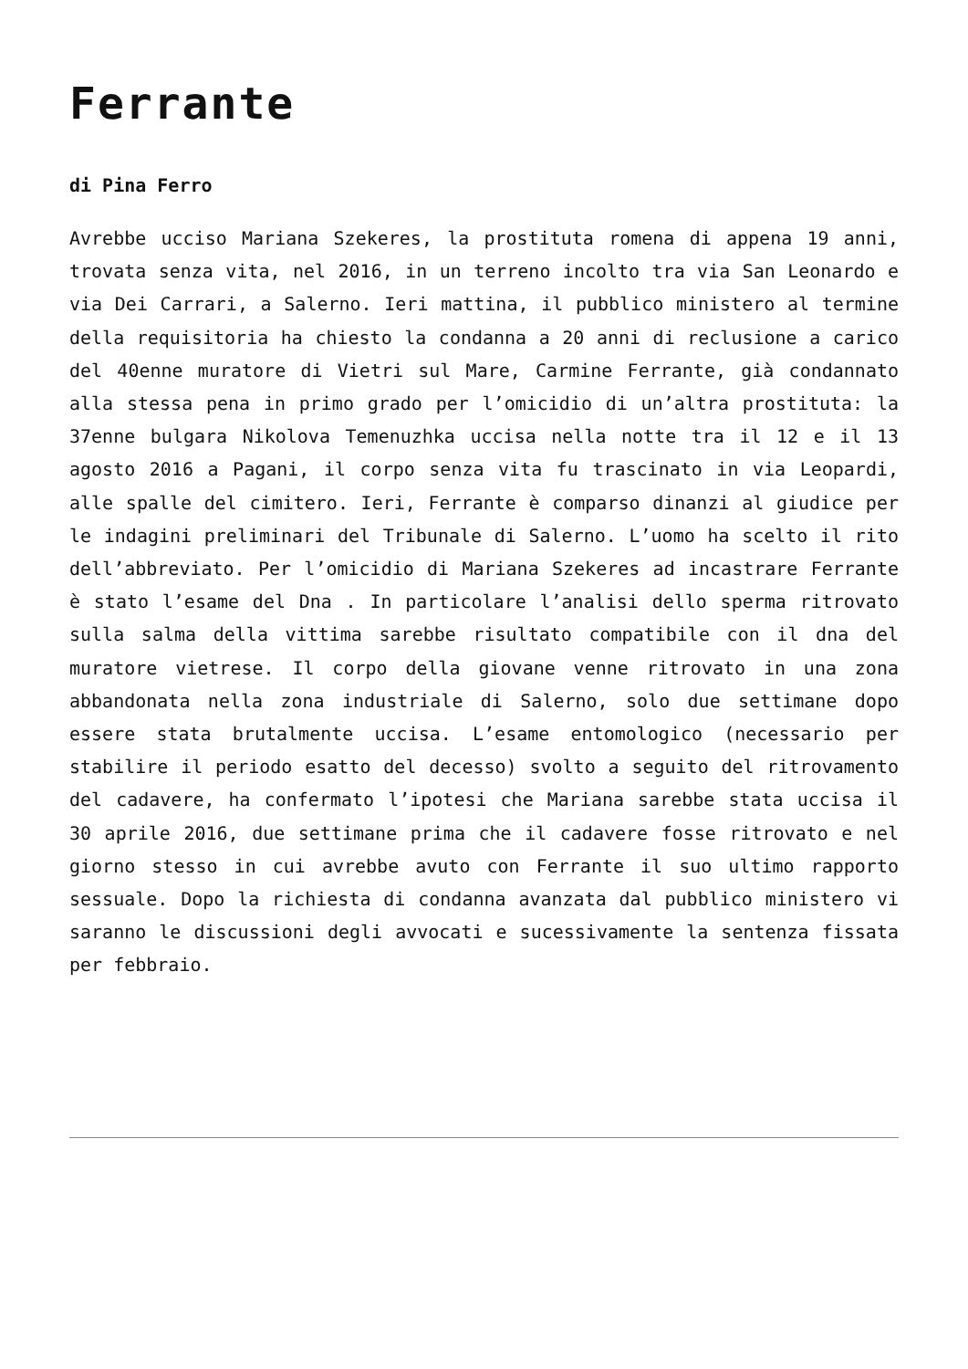Ferrante
di Pina Ferro
Avrebbe ucciso Mariana Szekeres, la prostituta romena di appena 19 anni, trovata senza vita, nel 2016, in un terreno incolto tra via San Leonardo e via Dei Carrari, a Salerno. Ieri mattina, il pubblico ministero al termine della requisitoria ha chiesto la condanna a 20 anni di reclusione a carico del 40enne muratore di Vietri sul Mare, Carmine Ferrante, già condannato alla stessa pena in primo grado per l’omicidio di un’altra prostituta: la 37enne bulgara Nikolova Temenuzhka uccisa nella notte tra il 12 e il 13 agosto 2016 a Pagani, il corpo senza vita fu trascinato in via Leopardi, alle spalle del cimitero. Ieri, Ferrante è comparso dinanzi al giudice per le indagini preliminari del Tribunale di Salerno. L’uomo ha scelto il rito dell’abbreviato. Per l’omicidio di Mariana Szekeres ad incastrare Ferrante è stato l’esame del Dna . In particolare l’analisi dello sperma ritrovato sulla salma della vittima sarebbe risultato compatibile con il dna del muratore vietrese. Il corpo della giovane venne ritrovato in una zona abbandonata nella zona industriale di Salerno, solo due settimane dopo essere stata brutalmente uccisa. L’esame entomologico (necessario per stabilire il periodo esatto del decesso) svolto a seguito del ritrovamento del cadavere, ha confermato l’ipotesi che Mariana sarebbe stata uccisa il 30 aprile 2016, due settimane prima che il cadavere fosse ritrovato e nel giorno stesso in cui avrebbe avuto con Ferrante il suo ultimo rapporto sessuale. Dopo la richiesta di condanna avanzata dal pubblico ministero vi saranno le discussioni degli avvocati e sucessivamente la sentenza fissata per febbraio.